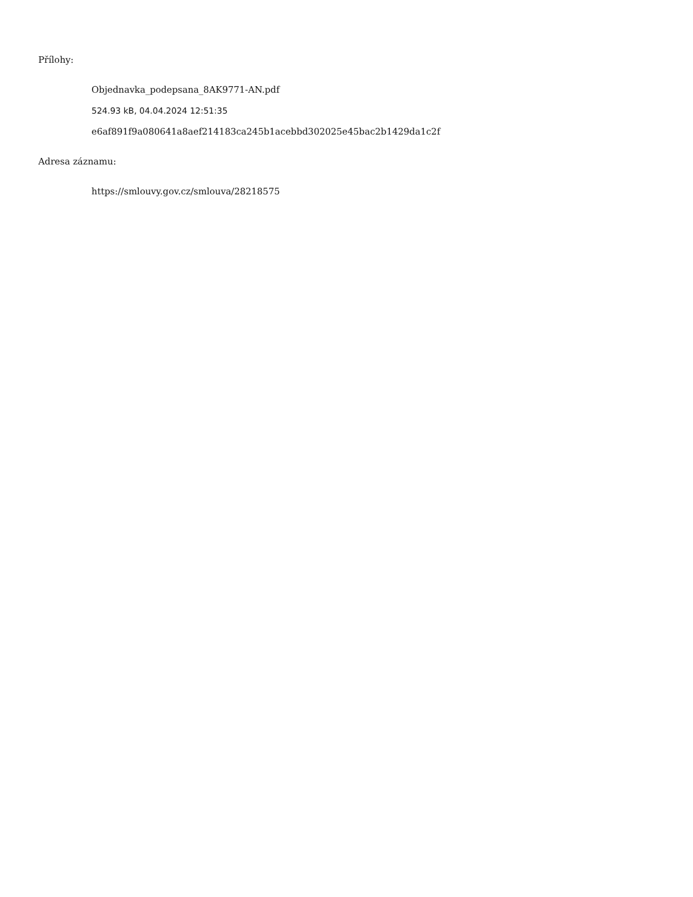Přílohy:
Objednavka_podepsana_8AK9771-AN.pdf
524.93 kB, 04.04.2024 12:51:35
e6af891f9a080641a8aef214183ca245b1acebbd302025e45bac2b1429da1c2f
Adresa záznamu:
https://smlouvy.gov.cz/smlouva/28218575